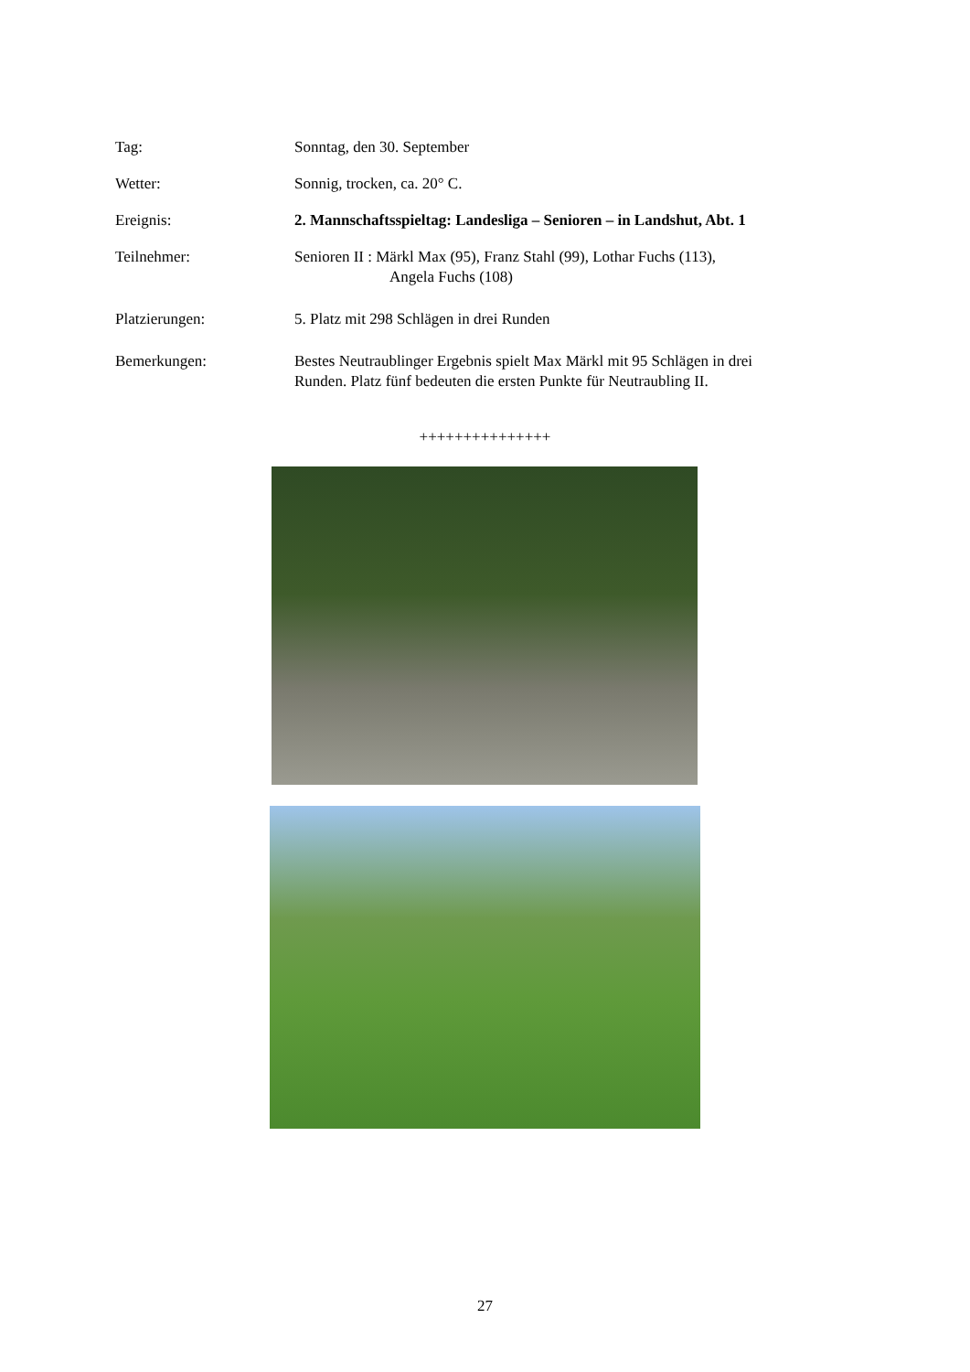Tag: Sonntag, den 30. September
Wetter: Sonnig, trocken, ca. 20° C.
Ereignis: 2. Mannschaftsspieltag: Landesliga – Senioren – in Landshut, Abt. 1
Teilnehmer: Senioren II : Märkl Max (95), Franz Stahl (99), Lothar Fuchs (113),
Angela Fuchs (108)
Platzierungen: 5. Platz mit 298 Schlägen in drei Runden
Bemerkungen: Bestes Neutraublinger Ergebnis spielt Max Märkl mit 95 Schlägen in drei
Runden. Platz fünf bedeuten die ersten Punkte für Neutraubling II.
+++++++++++++++
27